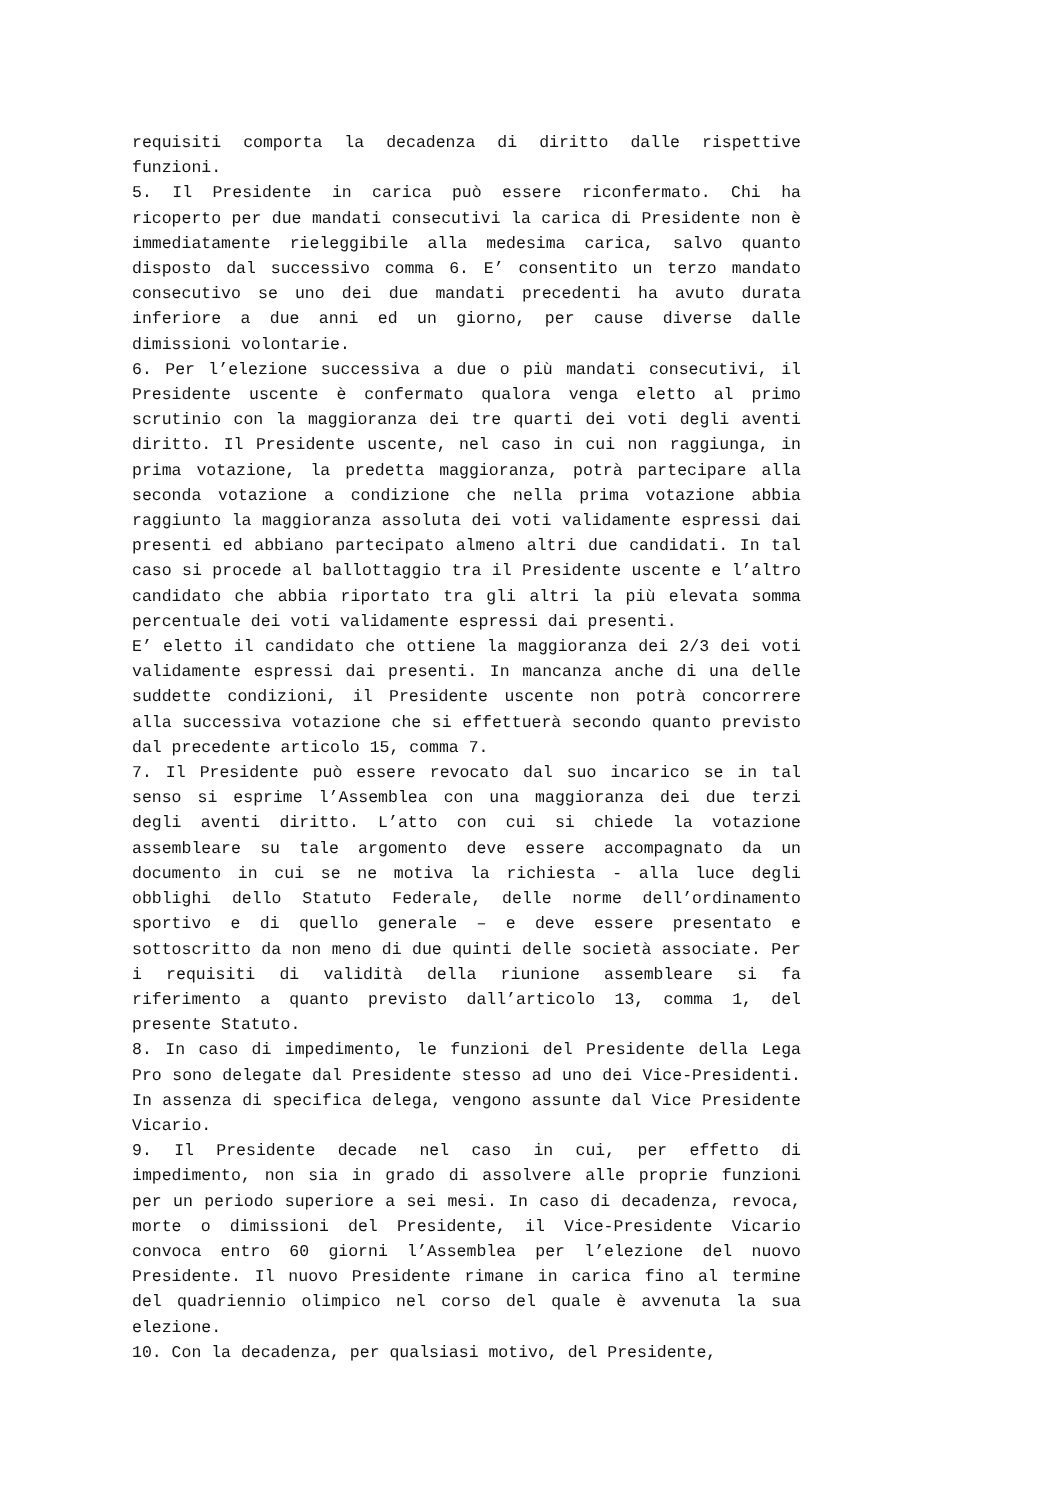requisiti comporta la decadenza di diritto dalle rispettive funzioni.
5. Il Presidente in carica può essere riconfermato. Chi ha ricoperto per due mandati consecutivi la carica di Presidente non è immediatamente rieleggibile alla medesima carica, salvo quanto disposto dal successivo comma 6. E’ consentito un terzo mandato consecutivo se uno dei due mandati precedenti ha avuto durata inferiore a due anni ed un giorno, per cause diverse dalle dimissioni volontarie.
6. Per l’elezione successiva a due o più mandati consecutivi, il Presidente uscente è confermato qualora venga eletto al primo scrutinio con la maggioranza dei tre quarti dei voti degli aventi diritto. Il Presidente uscente, nel caso in cui non raggiunga, in prima votazione, la predetta maggioranza, potrà partecipare alla seconda votazione a condizione che nella prima votazione abbia raggiunto la maggioranza assoluta dei voti validamente espressi dai presenti ed abbiano partecipato almeno altri due candidati. In tal caso si procede al ballottaggio tra il Presidente uscente e l’altro candidato che abbia riportato tra gli altri la più elevata somma percentuale dei voti validamente espressi dai presenti.
E’ eletto il candidato che ottiene la maggioranza dei 2/3 dei voti validamente espressi dai presenti. In mancanza anche di una delle suddette condizioni, il Presidente uscente non potrà concorrere alla successiva votazione che si effettuerà secondo quanto previsto dal precedente articolo 15, comma 7.
7. Il Presidente può essere revocato dal suo incarico se in tal senso si esprime l’Assemblea con una maggioranza dei due terzi degli aventi diritto. L’atto con cui si chiede la votazione assembleare su tale argomento deve essere accompagnato da un documento in cui se ne motiva la richiesta - alla luce degli obblighi dello Statuto Federale, delle norme dell’ordinamento sportivo e di quello generale – e deve essere presentato e sottoscritto da non meno di due quinti delle società associate. Per i requisiti di validità della riunione assembleare si fa riferimento a quanto previsto dall’articolo 13, comma 1, del presente Statuto.
8. In caso di impedimento, le funzioni del Presidente della Lega Pro sono delegate dal Presidente stesso ad uno dei Vice-Presidenti. In assenza di specifica delega, vengono assunte dal Vice Presidente Vicario.
9. Il Presidente decade nel caso in cui, per effetto di impedimento, non sia in grado di assolvere alle proprie funzioni per un periodo superiore a sei mesi. In caso di decadenza, revoca, morte o dimissioni del Presidente, il Vice-Presidente Vicario convoca entro 60 giorni l’Assemblea per l’elezione del nuovo Presidente. Il nuovo Presidente rimane in carica fino al termine del quadriennio olimpico nel corso del quale è avvenuta la sua elezione.
10. Con la decadenza, per qualsiasi motivo, del Presidente,